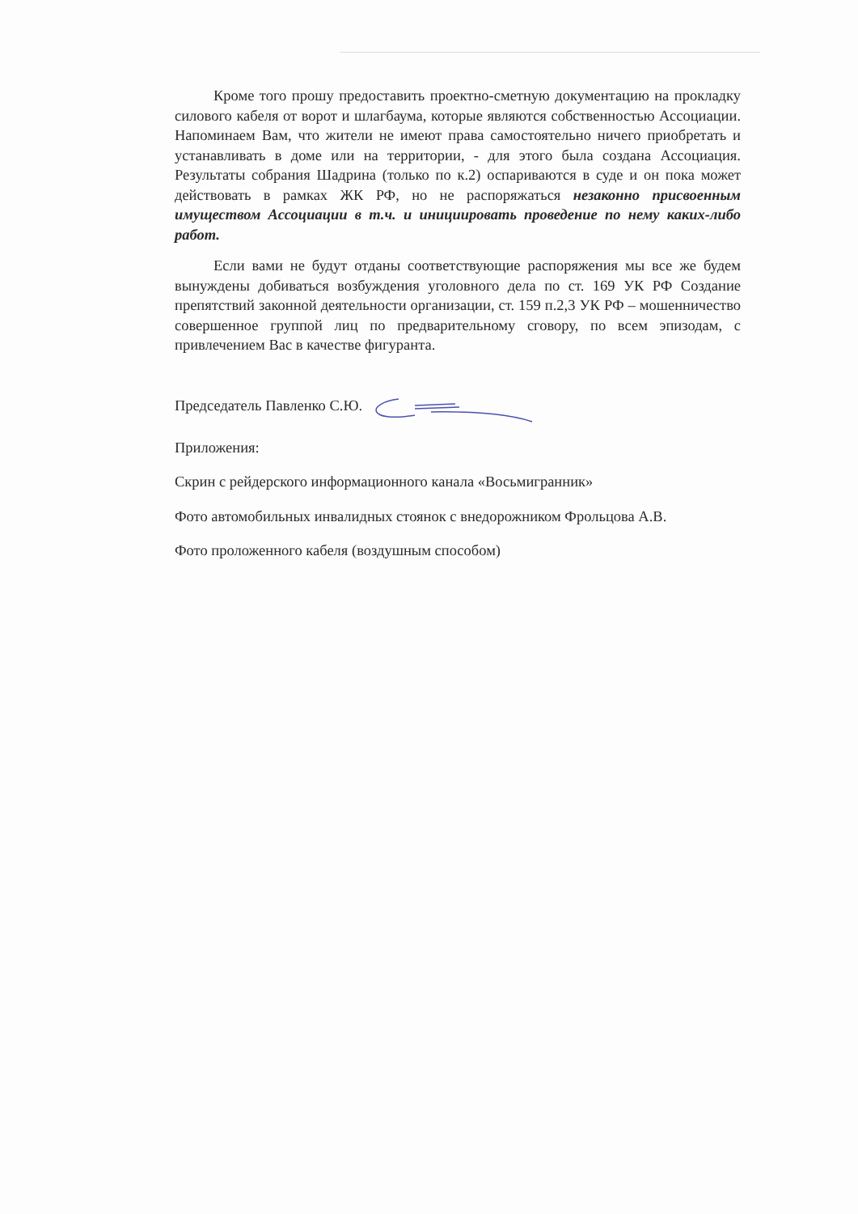Кроме того прошу предоставить проектно-сметную документацию на прокладку силового кабеля от ворот и шлагбаума, которые являются собственностью Ассоциации. Напоминаем Вам, что жители не имеют права самостоятельно ничего приобретать и устанавливать в доме или на территории, - для этого была создана Ассоциация. Результаты собрания Шадрина (только по к.2) оспариваются в суде и он пока может действовать в рамках ЖК РФ, но не распоряжаться незаконно присвоенным имуществом Ассоциации в т.ч. и инициировать проведение по нему каких-либо работ.
Если вами не будут отданы соответствующие распоряжения мы все же будем вынуждены добиваться возбуждения уголовного дела по ст. 169 УК РФ Создание препятствий законной деятельности организации, ст. 159 п.2,3 УК РФ – мошенничество совершенное группой лиц по предварительному сговору, по всем эпизодам, с привлечением Вас в качестве фигуранта.
Председатель Павленко С.Ю.
Приложения:
Скрин с рейдерского информационного канала «Восьмигранник»
Фото автомобильных инвалидных стоянок с внедорожником Фрольцова А.В.
Фото проложенного кабеля (воздушным способом)